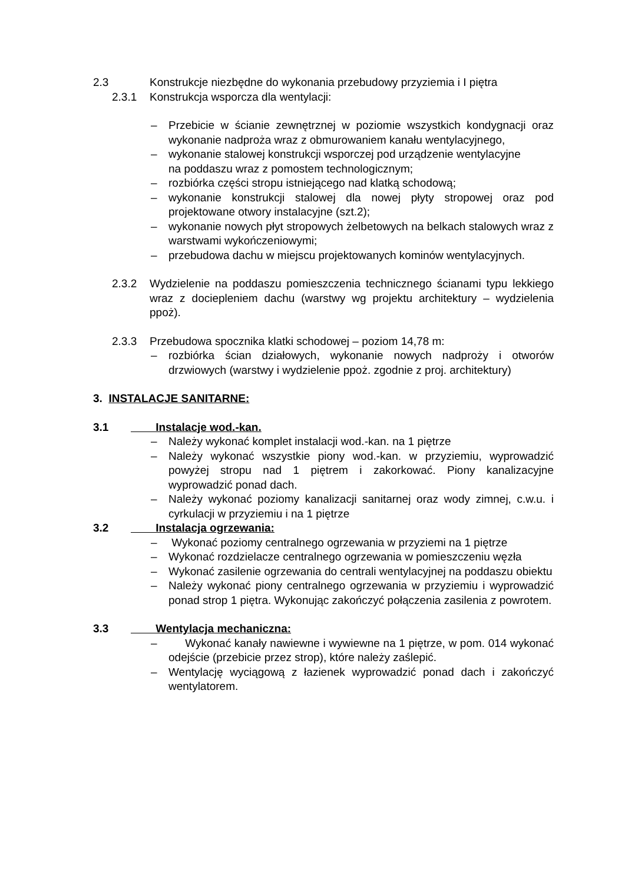2.3 Konstrukcje niezbędne do wykonania przebudowy przyziemia i I piętra
2.3.1 Konstrukcja wsporcza dla wentylacji:
– Przebicie w ścianie zewnętrznej w poziomie wszystkich kondygnacji oraz wykonanie nadproża wraz z obmurowaniem kanału wentylacyjnego,
– wykonanie stalowej konstrukcji wsporczej pod urządzenie wentylacyjne
na poddaszu wraz z pomostem technologicznym;
– rozbiórka części stropu istniejącego nad klatką schodową;
– wykonanie konstrukcji stalowej dla nowej płyty stropowej oraz pod projektowane otwory instalacyjne (szt.2);
– wykonanie nowych płyt stropowych żelbetowych na belkach stalowych wraz z warstwami wykończeniowymi;
– przebudowa dachu w miejscu projektowanych kominów wentylacyjnych.
2.3.2 Wydzielenie na poddaszu pomieszczenia technicznego ścianami typu lekkiego wraz z dociepleniem dachu (warstwy wg projektu architektury – wydzielenia ppoż).
2.3.3 Przebudowa spocznika klatki schodowej – poziom 14,78 m:
– rozbiórka ścian działowych, wykonanie nowych nadproży i otworów drzwiowych (warstwy i wydzielenie ppoż. zgodnie z proj. architektury)
3. INSTALACJE SANITARNE:
3.1 Instalacje wod.-kan.
– Należy wykonać komplet instalacji wod.-kan. na 1 piętrze
– Należy wykonać wszystkie piony wod.-kan. w przyziemiu, wyprowadzić powyżej stropu nad 1 piętrem i zakorkować. Piony kanalizacyjne wyprowadzić ponad dach.
– Należy wykonać poziomy kanalizacji sanitarnej oraz wody zimnej, c.w.u. i cyrkulacji w przyziemiu i na 1 piętrze
3.2 Instalacja ogrzewania:
– Wykonać poziomy centralnego ogrzewania w przyziemi na 1 piętrze
– Wykonać rozdzielacze centralnego ogrzewania w pomieszczeniu węzła
– Wykonać zasilenie ogrzewania do centrali wentylacyjnej na poddaszu obiektu
– Należy wykonać piony centralnego ogrzewania w przyziemiu i wyprowadzić ponad strop 1 piętra. Wykonując zakończyć połączenia zasilenia z powrotem.
3.3 Wentylacja mechaniczna:
– Wykonać kanały nawiewne i wywiewne na 1 piętrze, w pom. 014 wykonać odejście (przebicie przez strop), które należy zaślepić.
– Wentylację wyciągową z łazienek wyprowadzić ponad dach i zakończyć wentylatorem.